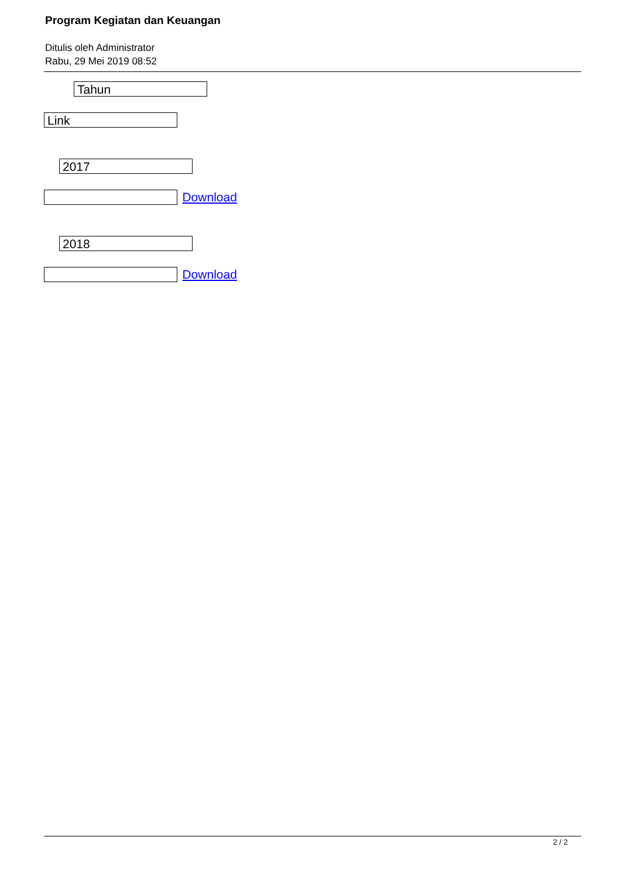Program Kegiatan dan Keuangan
Ditulis oleh Administrator
Rabu, 29 Mei 2019 08:52
Tahun
Link
2017
Download
2018
Download
2 / 2